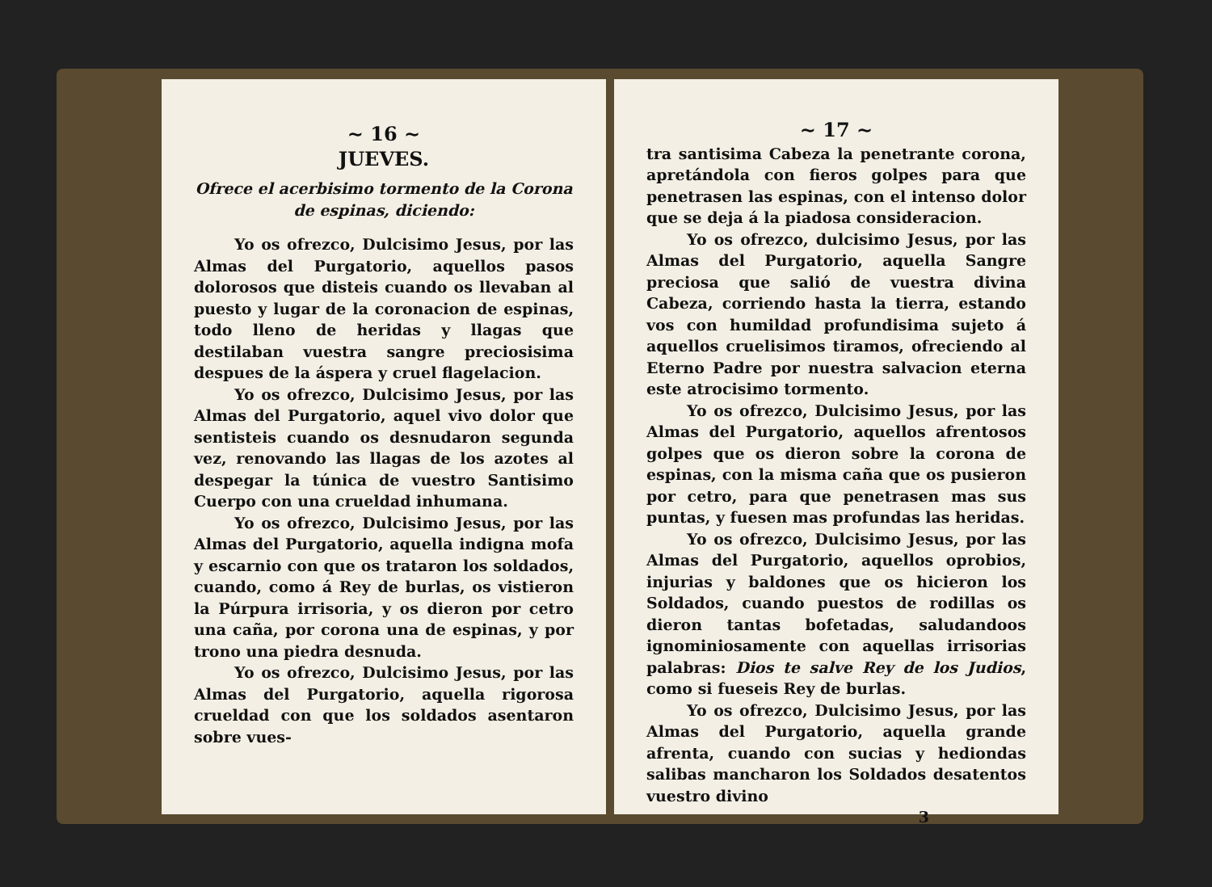~ 16 ~
JUEVES.
Ofrece el acerbisimo tormento de la Corona de espinas, diciendo:
Yo os ofrezco, Dulcisimo Jesus, por las Almas del Purgatorio, aquellos pasos dolorosos que disteis cuando os llevaban al puesto y lugar de la coronacion de espinas, todo lleno de heridas y llagas que destilaban vuestra sangre preciosisima despues de la áspera y cruel flagelacion.
Yo os ofrezco, Dulcisimo Jesus, por las Almas del Purgatorio, aquel vivo dolor que sentisteis cuando os desnudaron segunda vez, renovando las llagas de los azotes al despegar la túnica de vuestro Santisimo Cuerpo con una crueldad inhumana.
Yo os ofrezco, Dulcisimo Jesus, por las Almas del Purgatorio, aquella indigna mofa y escarnio con que os trataron los soldados, cuando, como á Rey de burlas, os vistieron la Púrpura irrisoria, y os dieron por cetro una caña, por corona una de espinas, y por trono una piedra desnuda.
Yo os ofrezco, Dulcisimo Jesus, por las Almas del Purgatorio, aquella rigorosa crueldad con que los soldados asentaron sobre vues-
~ 17 ~
tra santisima Cabeza la penetrante corona, apretándola con fieros golpes para que penetrasen las espinas, con el intenso dolor que se deja á la piadosa consideracion.
Yo os ofrezco, dulcisimo Jesus, por las Almas del Purgatorio, aquella Sangre preciosa que salió de vuestra divina Cabeza, corriendo hasta la tierra, estando vos con humildad profundisima sujeto á aquellos cruelisimos tiramos, ofreciendo al Eterno Padre por nuestra salvacion eterna este atrocisimo tormento.
Yo os ofrezco, Dulcisimo Jesus, por las Almas del Purgatorio, aquellos afrentosos golpes que os dieron sobre la corona de espinas, con la misma caña que os pusieron por cetro, para que penetrasen mas sus puntas, y fuesen mas profundas las heridas.
Yo os ofrezco, Dulcisimo Jesus, por las Almas del Purgatorio, aquellos oprobios, injurias y baldones que os hicieron los Soldados, cuando puestos de rodillas os dieron tantas bofetadas, saludandoos ignominiosamente con aquellas irrisorias palabras: Dios te salve Rey de los Judios, como si fueseis Rey de burlas.
Yo os ofrezco, Dulcisimo Jesus, por las Almas del Purgatorio, aquella grande afrenta, cuando con sucias y hediondas salibas mancharon los Soldados desatentos vuestro divino
3